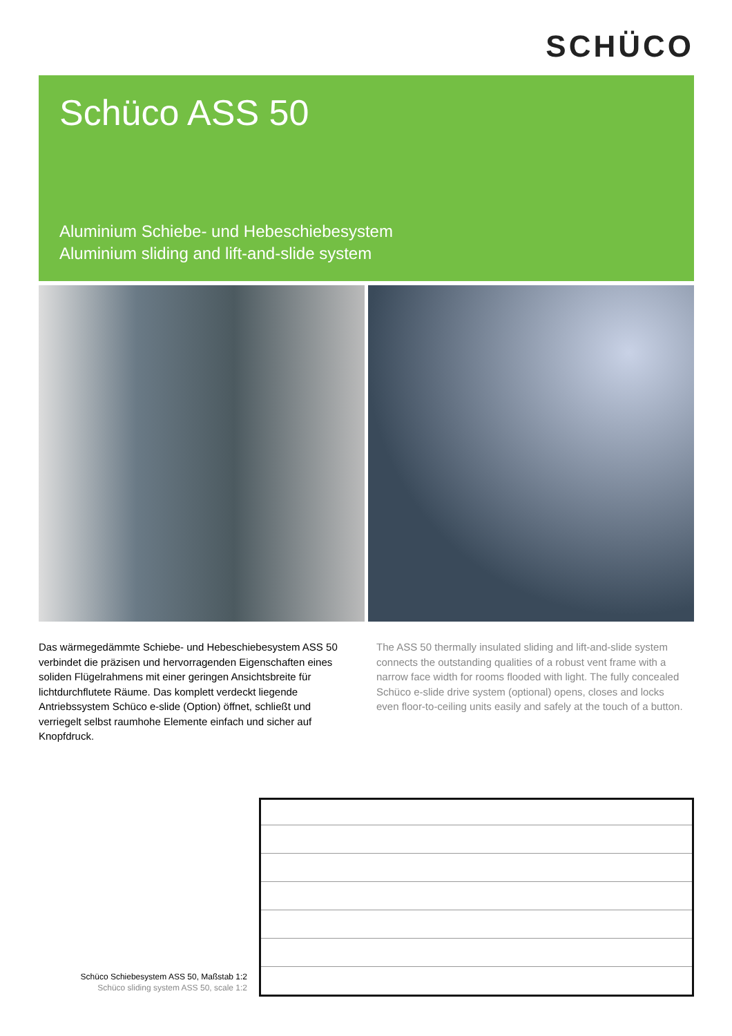SCHÜCO
Schüco ASS 50
Aluminium Schiebe- und Hebeschiebesystem
Aluminium sliding and lift-and-slide system
Das wärmegedämmte Schiebe- und Hebeschiebesystem ASS 50 verbindet die präzisen und hervorragenden Eigenschaften eines soliden Flügelrahmens mit einer geringen Ansichtsbreite für lichtdurchflutete Räume. Das komplett verdeckt liegende Antriebssystem Schüco e-slide (Option) öffnet, schließt und verriegelt selbst raumhohe Elemente einfach und sicher auf Knopfdruck.
The ASS 50 thermally insulated sliding and lift-and-slide system connects the outstanding qualities of a robust vent frame with a narrow face width for rooms flooded with light. The fully concealed Schüco e-slide drive system (optional) opens, closes and locks even floor-to-ceiling units easily and safely at the touch of a button.
Schüco Schiebesystem ASS 50, Maßstab 1:2
Schüco sliding system ASS 50, scale 1:2